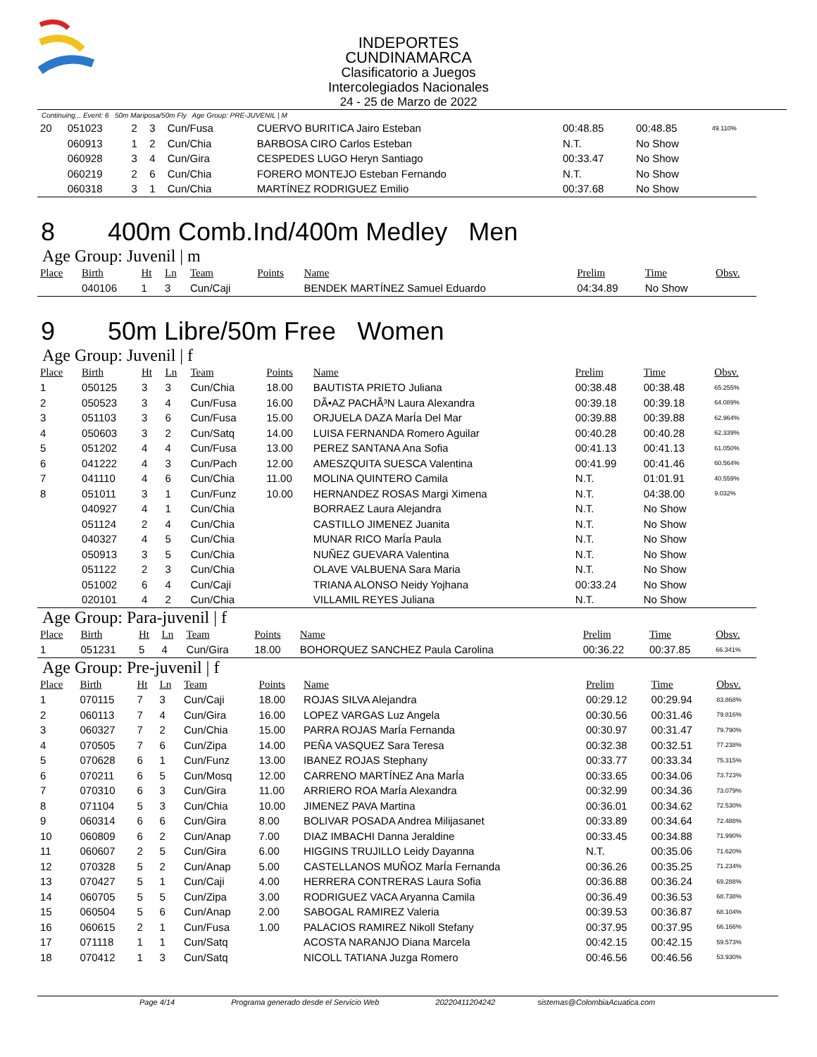INDEPORTES CUNDINAMARCA
Clasificatorio a Juegos Intercolegiados Nacionales
24 - 25 de Marzo de 2022
Continuing... Event: 6 50m Mariposa/50m Fly Age Group: PRE-JUVENIL | M
| 20 | 051023 | 2 | 3 | Cun/Fusa | | CUERVO BURITICA Jairo Esteban | 00:48.85 | 00:48.85 | 49.110% |
| | 060913 | 1 | 2 | Cun/Chia | | BARBOSA CIRO Carlos Esteban | N.T. | No Show | |
| | 060928 | 3 | 4 | Cun/Gira | | CESPEDES LUGO Heryn Santiago | 00:33.47 | No Show | |
| | 060219 | 2 | 6 | Cun/Chia | | FORERO MONTEJO Esteban Fernando | N.T. | No Show | |
| | 060318 | 3 | 1 | Cun/Chia | | MARTÍNEZ RODRIGUEZ Emilio | 00:37.68 | No Show | |
8 400m Comb.Ind/400m Medley Men
Age Group: Juvenil | m
| Place | Birth | Ht | Ln | Team | Points | Name | Prelim | Time | Obsv. |
| --- | --- | --- | --- | --- | --- | --- | --- | --- | --- |
| | 040106 | 1 | 3 | Cun/Caji | | BENDEK MARTÍNEZ Samuel Eduardo | 04:34.89 | No Show | |
9 50m Libre/50m Free Women
Age Group: Juvenil | f
| Place | Birth | Ht | Ln | Team | Points | Name | Prelim | Time | Obsv. |
| --- | --- | --- | --- | --- | --- | --- | --- | --- | --- |
| 1 | 050125 | 3 | 3 | Cun/Chia | 18.00 | BAUTISTA PRIETO Juliana | 00:38.48 | 00:38.48 | 65.255% |
| 2 | 050523 | 3 | 4 | Cun/Fusa | 16.00 | DÃ•AZ PACHÃ³N Laura Alexandra | 00:39.18 | 00:39.18 | 64.089% |
| 3 | 051103 | 3 | 6 | Cun/Fusa | 15.00 | ORJUELA DAZA MarÍa Del Mar | 00:39.88 | 00:39.88 | 62.964% |
| 4 | 050603 | 3 | 2 | Cun/Satq | 14.00 | LUISA FERNANDA Romero Aguilar | 00:40.28 | 00:40.28 | 62.339% |
| 5 | 051202 | 4 | 4 | Cun/Fusa | 13.00 | PEREZ SANTANA Ana Sofia | 00:41.13 | 00:41.13 | 61.050% |
| 6 | 041222 | 4 | 3 | Cun/Pach | 12.00 | AMESZQUITA SUESCA Valentina | 00:41.99 | 00:41.46 | 60.564% |
| 7 | 041110 | 4 | 6 | Cun/Chia | 11.00 | MOLINA QUINTERO Camila | N.T. | 01:01.91 | 40.559% |
| 8 | 051011 | 3 | 1 | Cun/Funz | 10.00 | HERNANDEZ ROSAS Margi Ximena | N.T. | 04:38.00 | 9.032% |
| | 040927 | 4 | 1 | Cun/Chia | | BORRAEZ Laura Alejandra | N.T. | No Show | |
| | 051124 | 2 | 4 | Cun/Chia | | CASTILLO JIMENEZ Juanita | N.T. | No Show | |
| | 040327 | 4 | 5 | Cun/Chia | | MUNAR RICO MarÍa Paula | N.T. | No Show | |
| | 050913 | 3 | 5 | Cun/Chia | | NUÑEZ GUEVARA Valentina | N.T. | No Show | |
| | 051122 | 2 | 3 | Cun/Chia | | OLAVE VALBUENA Sara Maria | N.T. | No Show | |
| | 051002 | 6 | 4 | Cun/Caji | | TRIANA ALONSO Neidy Yojhana | 00:33.24 | No Show | |
| | 020101 | 4 | 2 | Cun/Chia | | VILLAMIL REYES Juliana | N.T. | No Show | |
Age Group: Para-juvenil | f
| Place | Birth | Ht | Ln | Team | Points | Name | Prelim | Time | Obsv. |
| --- | --- | --- | --- | --- | --- | --- | --- | --- | --- |
| 1 | 051231 | 5 | 4 | Cun/Gira | 18.00 | BOHORQUEZ SANCHEZ Paula Carolina | 00:36.22 | 00:37.85 | 66.341% |
Age Group: Pre-juvenil | f
| Place | Birth | Ht | Ln | Team | Points | Name | Prelim | Time | Obsv. |
| --- | --- | --- | --- | --- | --- | --- | --- | --- | --- |
| 1 | 070115 | 7 | 3 | Cun/Caji | 18.00 | ROJAS SILVA Alejandra | 00:29.12 | 00:29.94 | 83.868% |
| 2 | 060113 | 7 | 4 | Cun/Gira | 16.00 | LOPEZ VARGAS Luz Angela | 00:30.56 | 00:31.46 | 79.816% |
| 3 | 060327 | 7 | 2 | Cun/Chia | 15.00 | PARRA ROJAS MarÍa Fernanda | 00:30.97 | 00:31.47 | 79.790% |
| 4 | 070505 | 7 | 6 | Cun/Zipa | 14.00 | PEÑA VASQUEZ Sara Teresa | 00:32.38 | 00:32.51 | 77.238% |
| 5 | 070628 | 6 | 1 | Cun/Funz | 13.00 | IBANEZ ROJAS Stephany | 00:33.77 | 00:33.34 | 75.315% |
| 6 | 070211 | 6 | 5 | Cun/Mosq | 12.00 | CARRENO MARTÍNEZ Ana MarÍa | 00:33.65 | 00:34.06 | 73.723% |
| 7 | 070310 | 6 | 3 | Cun/Gira | 11.00 | ARRIERO ROA MarÍa Alexandra | 00:32.99 | 00:34.36 | 73.079% |
| 8 | 071104 | 5 | 3 | Cun/Chia | 10.00 | JIMENEZ PAVA Martina | 00:36.01 | 00:34.62 | 72.530% |
| 9 | 060314 | 6 | 6 | Cun/Gira | 8.00 | BOLIVAR POSADA Andrea Milijasanet | 00:33.89 | 00:34.64 | 72.488% |
| 10 | 060809 | 6 | 2 | Cun/Anap | 7.00 | DIAZ IMBACHI Danna Jeraldine | 00:33.45 | 00:34.88 | 71.990% |
| 11 | 060607 | 2 | 5 | Cun/Gira | 6.00 | HIGGINS TRUJILLO Leidy Dayanna | N.T. | 00:35.06 | 71.620% |
| 12 | 070328 | 5 | 2 | Cun/Anap | 5.00 | CASTELLANOS MUÑOZ MarÍa Fernanda | 00:36.26 | 00:35.25 | 71.234% |
| 13 | 070427 | 5 | 1 | Cun/Caji | 4.00 | HERRERA CONTRERAS Laura Sofia | 00:36.88 | 00:36.24 | 69.288% |
| 14 | 060705 | 5 | 5 | Cun/Zipa | 3.00 | RODRIGUEZ VACA Aryanna Camila | 00:36.49 | 00:36.53 | 68.738% |
| 15 | 060504 | 5 | 6 | Cun/Anap | 2.00 | SABOGAL RAMIREZ Valeria | 00:39.53 | 00:36.87 | 68.104% |
| 16 | 060615 | 2 | 1 | Cun/Fusa | 1.00 | PALACIOS RAMIREZ Nikoll Stefany | 00:37.95 | 00:37.95 | 66.166% |
| 17 | 071118 | 1 | 1 | Cun/Satq | | ACOSTA NARANJO Diana Marcela | 00:42.15 | 00:42.15 | 59.573% |
| 18 | 070412 | 1 | 3 | Cun/Satq | | NICOLL TATIANA Juzga Romero | 00:46.56 | 00:46.56 | 53.930% |
Page 4/14 Programa generado desde el Servicio Web 20220411204242 sistemas@ColombiaAcuatica.com